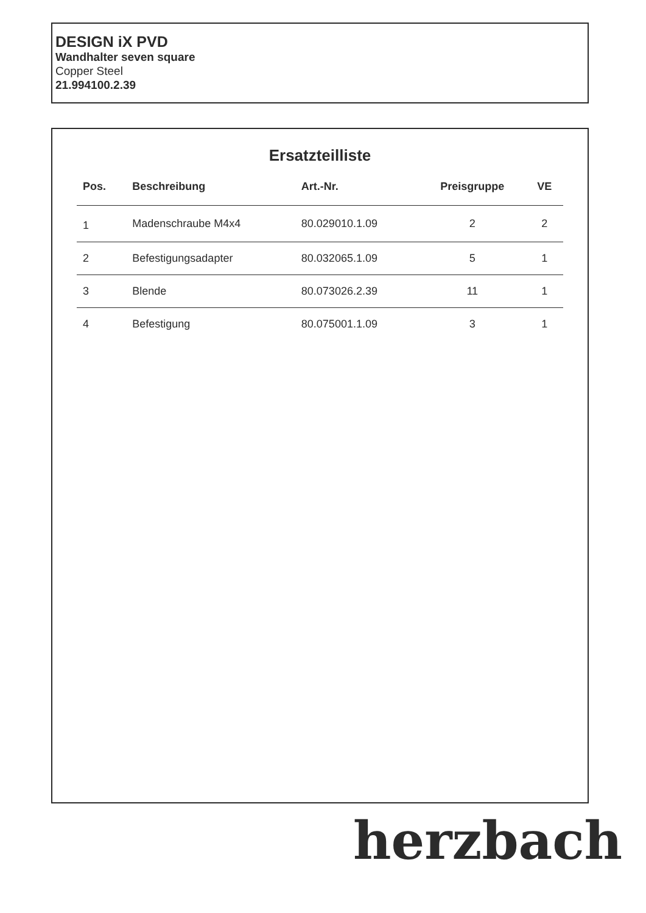DESIGN iX PVD
Wandhalter seven square
Copper Steel
21.994100.2.39
Ersatzteilliste
| Pos. | Beschreibung | Art.-Nr. | Preisgruppe | VE |
| --- | --- | --- | --- | --- |
| 1 | Madenschraube M4x4 | 80.029010.1.09 | 2 | 2 |
| 2 | Befestigungsadapter | 80.032065.1.09 | 5 | 1 |
| 3 | Blende | 80.073026.2.39 | 11 | 1 |
| 4 | Befestigung | 80.075001.1.09 | 3 | 1 |
herzbach